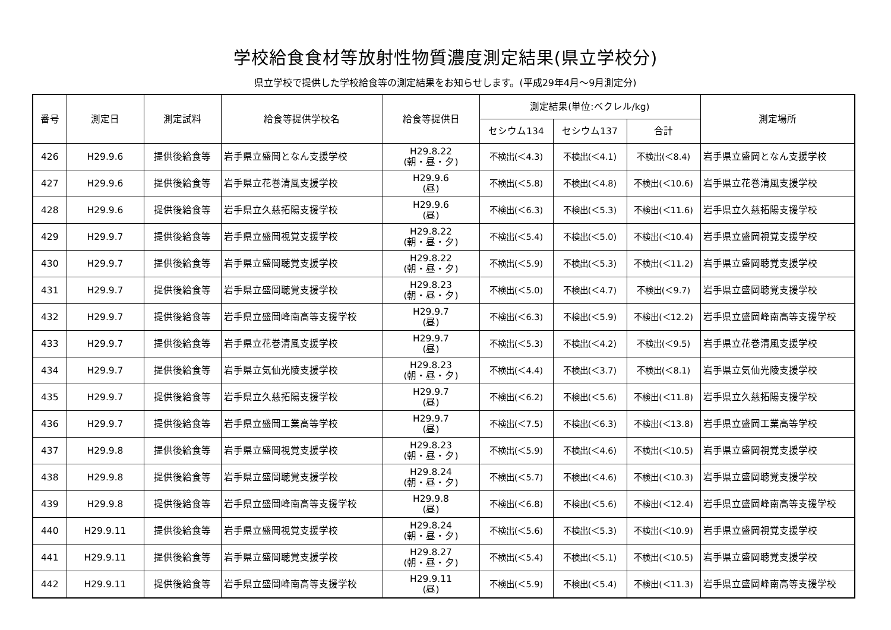学校給食食材等放射性物質濃度測定結果(県立学校分)
県立学校で提供した学校給食等の測定結果をお知らせします。(平成29年4月～9月測定分)
| 番号 | 測定日 | 測定試料 | 給食等提供学校名 | 給食等提供日 | 測定結果(単位:ベクレル/kg) | | | 測定場所 |
| --- | --- | --- | --- | --- | --- | --- | --- | --- |
| | | | | | セシウム134 | セシウム137 | 合計 | |
| 426 | H29.9.6 | 提供後給食等 | 岩手県立盛岡となん支援学校 | H29.8.22 (朝・昼・夕) | 不検出(＜4.3) | 不検出(＜4.1) | 不検出(＜8.4) | 岩手県立盛岡となん支援学校 |
| 427 | H29.9.6 | 提供後給食等 | 岩手県立花巻清風支援学校 | H29.9.6 (昼) | 不検出(＜5.8) | 不検出(＜4.8) | 不検出(＜10.6) | 岩手県立花巻清風支援学校 |
| 428 | H29.9.6 | 提供後給食等 | 岩手県立久慈拓陽支援学校 | H29.9.6 (昼) | 不検出(＜6.3) | 不検出(＜5.3) | 不検出(＜11.6) | 岩手県立久慈拓陽支援学校 |
| 429 | H29.9.7 | 提供後給食等 | 岩手県立盛岡視覚支援学校 | H29.8.22 (朝・昼・夕) | 不検出(＜5.4) | 不検出(＜5.0) | 不検出(＜10.4) | 岩手県立盛岡視覚支援学校 |
| 430 | H29.9.7 | 提供後給食等 | 岩手県立盛岡聴覚支援学校 | H29.8.22 (朝・昼・夕) | 不検出(＜5.9) | 不検出(＜5.3) | 不検出(＜11.2) | 岩手県立盛岡聴覚支援学校 |
| 431 | H29.9.7 | 提供後給食等 | 岩手県立盛岡聴覚支援学校 | H29.8.23 (朝・昼・夕) | 不検出(＜5.0) | 不検出(＜4.7) | 不検出(＜9.7) | 岩手県立盛岡聴覚支援学校 |
| 432 | H29.9.7 | 提供後給食等 | 岩手県立盛岡峰南高等支援学校 | H29.9.7 (昼) | 不検出(＜6.3) | 不検出(＜5.9) | 不検出(＜12.2) | 岩手県立盛岡峰南高等支援学校 |
| 433 | H29.9.7 | 提供後給食等 | 岩手県立花巻清風支援学校 | H29.9.7 (昼) | 不検出(＜5.3) | 不検出(＜4.2) | 不検出(＜9.5) | 岩手県立花巻清風支援学校 |
| 434 | H29.9.7 | 提供後給食等 | 岩手県立気仙光陵支援学校 | H29.8.23 (朝・昼・夕) | 不検出(＜4.4) | 不検出(＜3.7) | 不検出(＜8.1) | 岩手県立気仙光陵支援学校 |
| 435 | H29.9.7 | 提供後給食等 | 岩手県立久慈拓陽支援学校 | H29.9.7 (昼) | 不検出(＜6.2) | 不検出(＜5.6) | 不検出(＜11.8) | 岩手県立久慈拓陽支援学校 |
| 436 | H29.9.7 | 提供後給食等 | 岩手県立盛岡工業高等学校 | H29.9.7 (昼) | 不検出(＜7.5) | 不検出(＜6.3) | 不検出(＜13.8) | 岩手県立盛岡工業高等学校 |
| 437 | H29.9.8 | 提供後給食等 | 岩手県立盛岡視覚支援学校 | H29.8.23 (朝・昼・夕) | 不検出(＜5.9) | 不検出(＜4.6) | 不検出(＜10.5) | 岩手県立盛岡視覚支援学校 |
| 438 | H29.9.8 | 提供後給食等 | 岩手県立盛岡聴覚支援学校 | H29.8.24 (朝・昼・夕) | 不検出(＜5.7) | 不検出(＜4.6) | 不検出(＜10.3) | 岩手県立盛岡聴覚支援学校 |
| 439 | H29.9.8 | 提供後給食等 | 岩手県立盛岡峰南高等支援学校 | H29.9.8 (昼) | 不検出(＜6.8) | 不検出(＜5.6) | 不検出(＜12.4) | 岩手県立盛岡峰南高等支援学校 |
| 440 | H29.9.11 | 提供後給食等 | 岩手県立盛岡視覚支援学校 | H29.8.24 (朝・昼・夕) | 不検出(＜5.6) | 不検出(＜5.3) | 不検出(＜10.9) | 岩手県立盛岡視覚支援学校 |
| 441 | H29.9.11 | 提供後給食等 | 岩手県立盛岡聴覚支援学校 | H29.8.27 (朝・昼・夕) | 不検出(＜5.4) | 不検出(＜5.1) | 不検出(＜10.5) | 岩手県立盛岡聴覚支援学校 |
| 442 | H29.9.11 | 提供後給食等 | 岩手県立盛岡峰南高等支援学校 | H29.9.11 (昼) | 不検出(＜5.9) | 不検出(＜5.4) | 不検出(＜11.3) | 岩手県立盛岡峰南高等支援学校 |